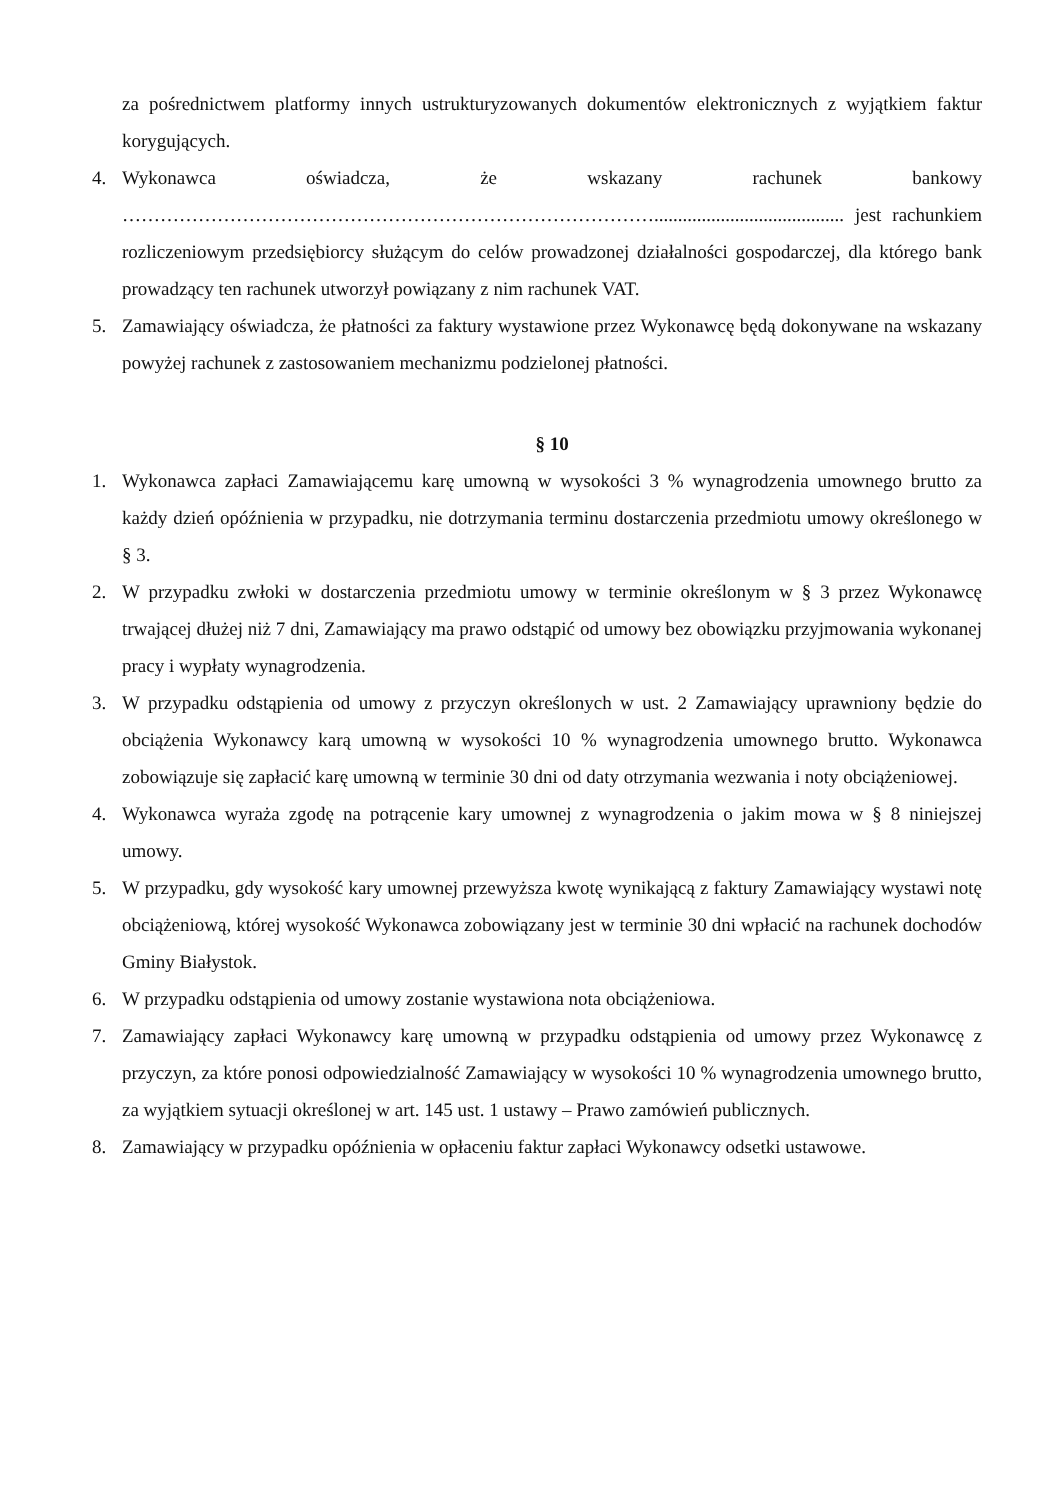za pośrednictwem platformy innych ustrukturyzowanych dokumentów elektronicznych z wyjątkiem faktur korygujących.
4. Wykonawca oświadcza, że wskazany rachunek bankowy …………………………………………………………………………........................................ jest rachunkiem rozliczeniowym przedsiębiorcy służącym do celów prowadzonej działalności gospodarczej, dla którego bank prowadzący ten rachunek utworzył powiązany z nim rachunek VAT.
5. Zamawiający oświadcza, że płatności za faktury wystawione przez Wykonawcę będą dokonywane na wskazany powyżej rachunek z zastosowaniem mechanizmu podzielonej płatności.
§ 10
1. Wykonawca zapłaci Zamawiającemu karę umowną w wysokości 3 % wynagrodzenia umownego brutto za każdy dzień opóźnienia w przypadku, nie dotrzymania terminu dostarczenia przedmiotu umowy określonego w § 3.
2. W przypadku zwłoki w dostarczenia przedmiotu umowy w terminie określonym w § 3 przez Wykonawcę trwającej dłużej niż 7 dni, Zamawiający ma prawo odstąpić od umowy bez obowiązku przyjmowania wykonanej pracy i wypłaty wynagrodzenia.
3. W przypadku odstąpienia od umowy z przyczyn określonych w ust. 2 Zamawiający uprawniony będzie do obciążenia Wykonawcy karą umowną w wysokości 10 % wynagrodzenia umownego brutto. Wykonawca zobowiązuje się zapłacić karę umowną w terminie 30 dni od daty otrzymania wezwania i noty obciążeniowej.
4. Wykonawca wyraża zgodę na potrącenie kary umownej z wynagrodzenia o jakim mowa w § 8 niniejszej umowy.
5. W przypadku, gdy wysokość kary umownej przewyższa kwotę wynikającą z faktury Zamawiający wystawi notę obciążeniową, której wysokość Wykonawca zobowiązany jest w terminie 30 dni wpłacić na rachunek dochodów Gminy Białystok.
6. W przypadku odstąpienia od umowy zostanie wystawiona nota obciążeniowa.
7. Zamawiający zapłaci Wykonawcy karę umowną w przypadku odstąpienia od umowy przez Wykonawcę z przyczyn, za które ponosi odpowiedzialność Zamawiający w wysokości 10 % wynagrodzenia umownego brutto, za wyjątkiem sytuacji określonej w art. 145 ust. 1 ustawy – Prawo zamówień publicznych.
8. Zamawiający w przypadku opóźnienia w opłaceniu faktur zapłaci Wykonawcy odsetki ustawowe.